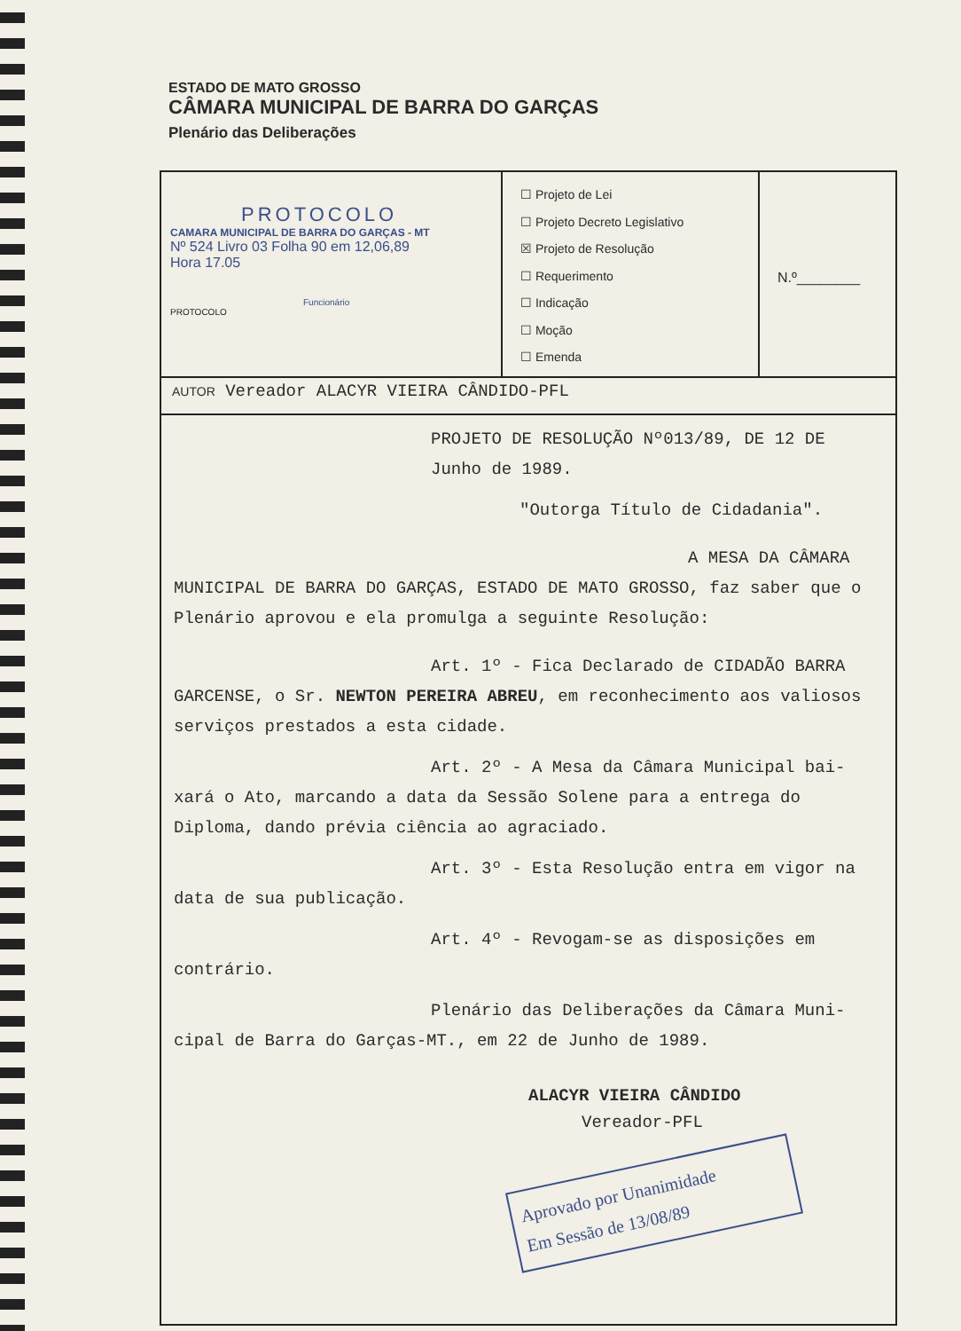ESTADO DE MATO GROSSO
CÂMARA MUNICIPAL DE BARRA DO GARÇAS
Plenário das Deliberações
PROTOCOLO
CAMARA MUNICIPAL DE BARRA DO GARÇAS - MT
Nº 524 Livro 03 Folha 90 em 12,06,89
Hora 17.05
Funcionário
PROTOCOLO
☐ Projeto de Lei
☐ Projeto Decreto Legislativo
☒ Projeto de Resolução
☐ Requerimento
☐ Indicação
☐ Moção
☐ Emenda
N.º________
AUTOR Vereador ALACYR VIEIRA CÂNDIDO-PFL
PROJETO DE RESOLUÇÃO Nº013/89, DE 12 DE Junho de 1989.
"Outorga Título de Cidadania".
A MESA DA CÂMARA MUNICIPAL DE BARRA DO GARÇAS, ESTADO DE MATO GROSSO, faz saber que o Plenário aprovou e ela promulga a seguinte Resolução:
Art. 1º - Fica Declarado de CIDADÃO BARRA GARCENSE, o Sr. NEWTON PEREIRA ABREU, em reconhecimento aos valiosos serviços prestados a esta cidade.
Art. 2º - A Mesa da Câmara Municipal bai- xará o Ato, marcando a data da Sessão Solene para a entrega do Diploma, dando prévia ciência ao agraciado.
Art. 3º - Esta Resolução entra em vigor na data de sua publicação.
Art. 4º - Revogam-se as disposições em contrário.
Plenário das Deliberações da Câmara Muni- cipal de Barra do Garças-MT., em 22 de Junho de 1989.
ALACYR VIEIRA CÂNDIDO
Vereador-PFL
Aprovado por Unanimidade
Em Sessão de 13/08/89